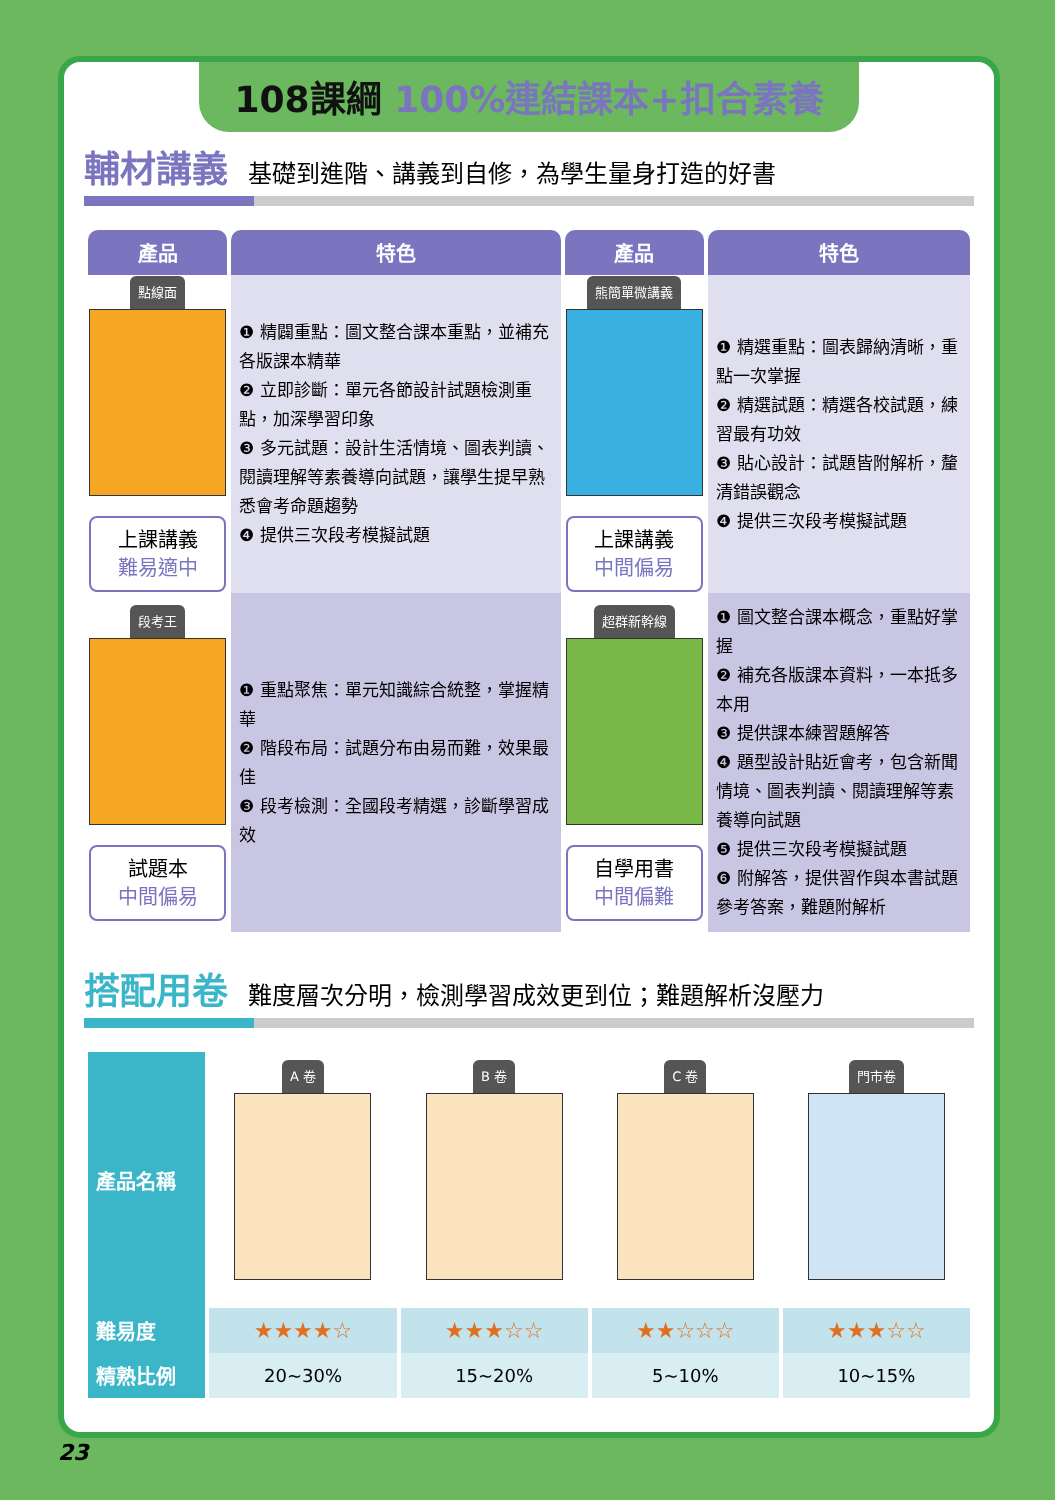108課綱 100%連結課本+扣合素養
輔材講義
基礎到進階、講義到自修，為學生量身打造的好書
| 產品 | 特色 | 產品 | 特色 |
| --- | --- | --- | --- |
| 點線面 上課講義 難易適中 | ❶ 精闢重點：圖文整合課本重點，並補充各版課本精華 ❷ 立即診斷：單元各節設計試題檢測重點，加深學習印象 ❸ 多元試題：設計生活情境、圖表判讀、閱讀理解等素養導向試題，讓學生提早熟悉會考命題趨勢 ❹ 提供三次段考模擬試題 | 熊簡單微講義 上課講義 中間偏易 | ❶ 精選重點：圖表歸納清晰，重點一次掌握 ❷ 精選試題：精選各校試題，練習最有功效 ❸ 貼心設計：試題皆附解析，釐清錯誤觀念 ❹ 提供三次段考模擬試題 |
| 段考王 試題本 中間偏易 | ❶ 重點聚焦：單元知識綜合統整，掌握精華 ❷ 階段布局：試題分布由易而難，效果最佳 ❸ 段考檢測：全國段考精選，診斷學習成效 | 超群新幹線 自學用書 中間偏難 | ❶ 圖文整合課本概念，重點好掌握 ❷ 補充各版課本資料，一本抵多本用 ❸ 提供課本練習題解答 ❹ 題型設計貼近會考，包含新聞情境、圖表判讀、閱讀理解等素養導向試題 ❺ 提供三次段考模擬試題 ❻ 附解答，提供習作與本書試題參考答案，難題附解析 |
搭配用卷
難度層次分明，檢測學習成效更到位；難題解析沒壓力
| 產品名稱 | A 卷 | B 卷 | C 卷 | 門市卷 |
| 難易度 | ★★★★☆ | ★★★☆☆ | ★★☆☆☆ | ★★★☆☆ |
| 精熟比例 | 20~30% | 15~20% | 5~10% | 10~15% |
23